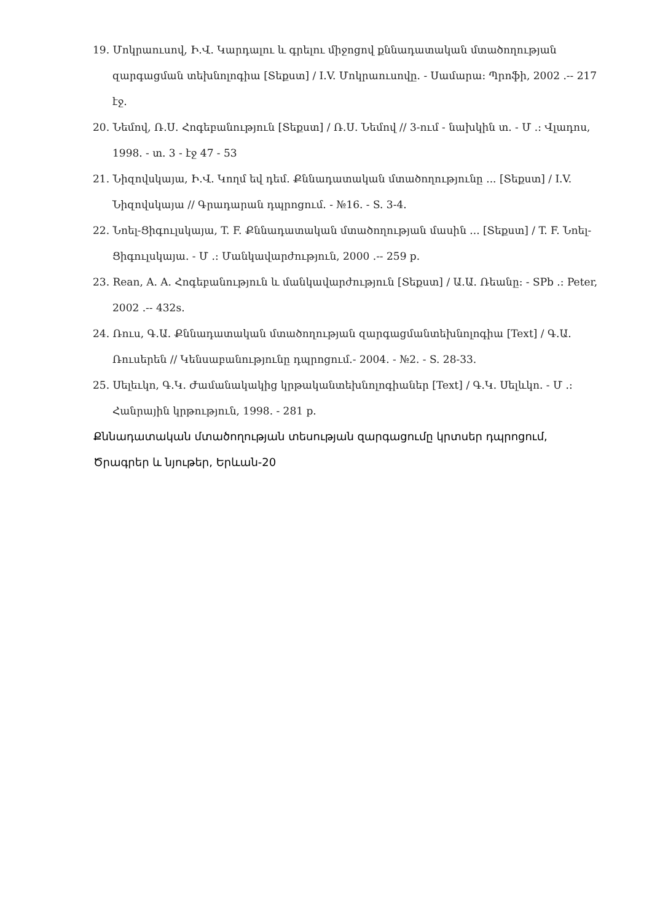19. Մոկրաուսով, Ի.Վ. Կարդալու և գրելու միջոցով քննադատական մտածողության զարգացման տեխնոլոգիա [Տեքստ] / I.V. Մոկրաուսովը. - Սամարա: Պրոֆի, 2002 .-- 217 էջ.
20. Նեմով, Ռ.Ս. Հոգեբանություն [Տեքստ] / Ռ.Ս. Նեմով // 3-ում - նախկին տ. - Մ .: Վլադոս, 1998. - տ. 3 - էջ 47 - 53
21. Նիզովսկայա, Ի.Վ. Կողմ եվ դեմ. Քննադատական մտածողությունը ... [Տեքստ] / I.V. Նիզովսկայա // Գրադարան դպրոցում. - №16. - S. 3-4.
22. Նոել-Ցիգուլսկայա, T. F. Քննադատական մտածողության մասին ... [Տեքստ] / T. F. Նոել-Ցիգուլսկայա. - Մ .: Մանկավարժություն, 2000 .-- 259 p.
23. Rean, A. A. Հոգեբանություն և մանկավարժություն [Տեքստ] / Ա.Ա. Ռեանը: - SPb .: Peter, 2002 .-- 432s.
24. Ռուս, Գ.Ա. Քննադատական մտածողության զարգացմանտեխնոլոգիա [Text] / Գ.Ա. Ռուսերեն // Կենսաբանությունը դպրոցում.- 2004. - №2. - S. 28-33.
25. Սելեւկո, Գ.Կ. Ժամանակակից կրթականտեխնոլոգիաներ [Text] / Գ.Կ. Սելևկո. - Մ .: Հանրային կրթություն, 1998. - 281 p.
Քննադատական մտածողության տեսության զարգացումը կրտսեր դպրոցում, Ծրագրեր և նյութեր, Երևան-20